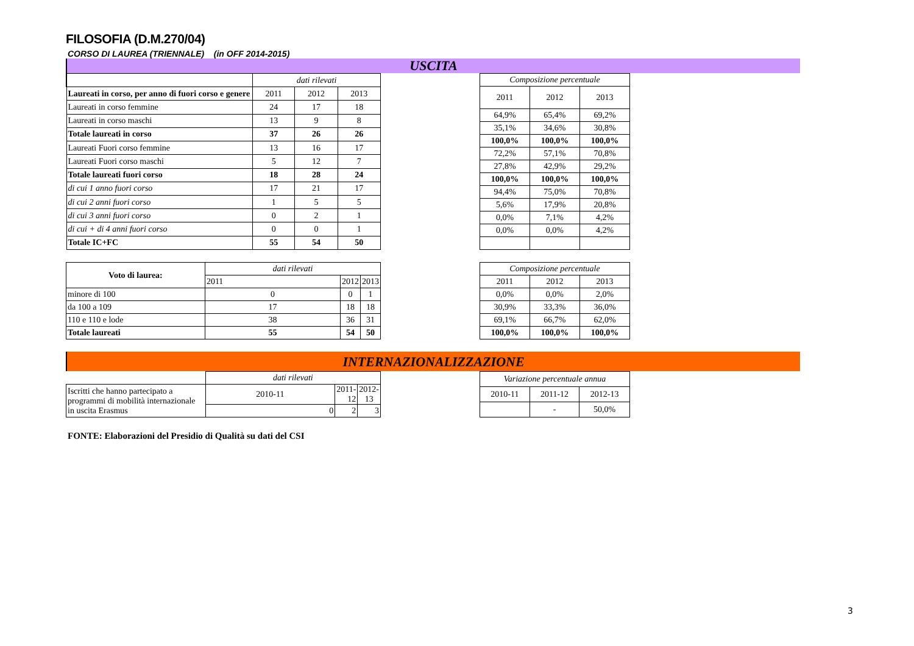FILOSOFIA (D.M.270/04)
CORSO DI LAUREA (TRIENNALE) (in OFF 2014-2015)
USCITA
| | dati rilevati | | |
| Laureati in corso, per anno di fuori corso e genere | 2011 | 2012 | 2013 |
| Laureati in corso femmine | 24 | 17 | 18 |
| Laureati in corso maschi | 13 | 9 | 8 |
| Totale laureati in corso | 37 | 26 | 26 |
| Laureati Fuori corso femmine | 13 | 16 | 17 |
| Laureati Fuori corso maschi | 5 | 12 | 7 |
| Totale laureati fuori corso | 18 | 28 | 24 |
| di cui 1 anno fuori corso | 17 | 21 | 17 |
| di cui 2 anni fuori corso | 1 | 5 | 5 |
| di cui 3 anni fuori corso | 0 | 2 | 1 |
| di cui + di 4 anni fuori corso | 0 | 0 | 1 |
| Totale IC+FC | 55 | 54 | 50 |
| Composizione percentuale | | |
| --- | --- | --- |
| 2011 | 2012 | 2013 |
| 64,9% | 65,4% | 69,2% |
| 35,1% | 34,6% | 30,8% |
| 100,0% | 100,0% | 100,0% |
| 72,2% | 57,1% | 70,8% |
| 27,8% | 42,9% | 29,2% |
| 100,0% | 100,0% | 100,0% |
| 94,4% | 75,0% | 70,8% |
| 5,6% | 17,9% | 20,8% |
| 0,0% | 7,1% | 4,2% |
| 0,0% | 0,0% | 4,2% |
| Voto di laurea: | dati rilevati | | |
| | 2011 | 2012 | 2013 |
| minore di 100 | 0 | 0 | 1 |
| da 100 a 109 | 17 | 18 | 18 |
| 110 e 110 e lode | 38 | 36 | 31 |
| Totale laureati | 55 | 54 | 50 |
| Composizione percentuale | | |
| --- | --- | --- |
| 2011 | 2012 | 2013 |
| 0,0% | 0,0% | 2,0% |
| 30,9% | 33,3% | 36,0% |
| 69,1% | 66,7% | 62,0% |
| 100,0% | 100,0% | 100,0% |
INTERNAZIONALIZZAZIONE
| | dati rilevati | | |
| Iscritti che hanno partecipato a programmi di mobilità internazionale in uscita Erasmus | 2010-11 | 2011-12 | 2012-13 |
| | 0 | 2 | 3 |
| Variazione percentuale annua | | |
| --- | --- | --- |
| 2010-11 | 2011-12 | 2012-13 |
| | - | 50,0% |
FONTE: Elaborazioni del Presidio di Qualità su dati del CSI
3